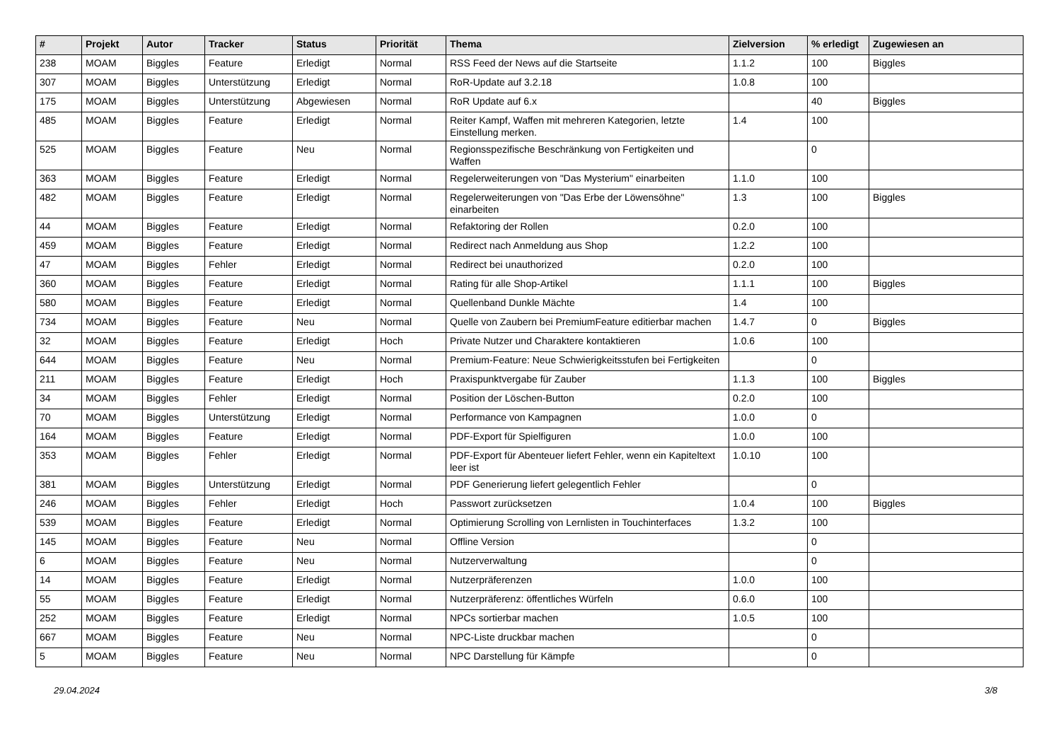| # | Projekt | Autor | Tracker | Status | Priorität | Thema | Zielversion | % erledigt | Zugewiesen an |
| --- | --- | --- | --- | --- | --- | --- | --- | --- | --- |
| 238 | MOAM | Biggles | Feature | Erledigt | Normal | RSS Feed der News auf die Startseite | 1.1.2 | 100 | Biggles |
| 307 | MOAM | Biggles | Unterstützung | Erledigt | Normal | RoR-Update auf 3.2.18 | 1.0.8 | 100 | |
| 175 | MOAM | Biggles | Unterstützung | Abgewiesen | Normal | RoR Update auf 6.x | | 40 | Biggles |
| 485 | MOAM | Biggles | Feature | Erledigt | Normal | Reiter Kampf, Waffen mit mehreren Kategorien, letzte Einstellung merken. | 1.4 | 100 | |
| 525 | MOAM | Biggles | Feature | Neu | Normal | Regionsspezifische Beschränkung von Fertigkeiten und Waffen | | 0 | |
| 363 | MOAM | Biggles | Feature | Erledigt | Normal | Regelerweiterungen von "Das Mysterium" einarbeiten | 1.1.0 | 100 | |
| 482 | MOAM | Biggles | Feature | Erledigt | Normal | Regelerweiterungen von "Das Erbe der Löwensöhne" einarbeiten | 1.3 | 100 | Biggles |
| 44 | MOAM | Biggles | Feature | Erledigt | Normal | Refaktoring der Rollen | 0.2.0 | 100 | |
| 459 | MOAM | Biggles | Feature | Erledigt | Normal | Redirect nach Anmeldung aus Shop | 1.2.2 | 100 | |
| 47 | MOAM | Biggles | Fehler | Erledigt | Normal | Redirect bei unauthorized | 0.2.0 | 100 | |
| 360 | MOAM | Biggles | Feature | Erledigt | Normal | Rating für alle Shop-Artikel | 1.1.1 | 100 | Biggles |
| 580 | MOAM | Biggles | Feature | Erledigt | Normal | Quellenband Dunkle Mächte | 1.4 | 100 | |
| 734 | MOAM | Biggles | Feature | Neu | Normal | Quelle von Zaubern bei PremiumFeature editierbar machen | 1.4.7 | 0 | Biggles |
| 32 | MOAM | Biggles | Feature | Erledigt | Hoch | Private Nutzer und Charaktere kontaktieren | 1.0.6 | 100 | |
| 644 | MOAM | Biggles | Feature | Neu | Normal | Premium-Feature: Neue Schwierigkeitsstufen bei Fertigkeiten | | 0 | |
| 211 | MOAM | Biggles | Feature | Erledigt | Hoch | Praxispunktvergabe für Zauber | 1.1.3 | 100 | Biggles |
| 34 | MOAM | Biggles | Fehler | Erledigt | Normal | Position der Löschen-Button | 0.2.0 | 100 | |
| 70 | MOAM | Biggles | Unterstützung | Erledigt | Normal | Performance von Kampagnen | 1.0.0 | 0 | |
| 164 | MOAM | Biggles | Feature | Erledigt | Normal | PDF-Export für Spielfiguren | 1.0.0 | 100 | |
| 353 | MOAM | Biggles | Fehler | Erledigt | Normal | PDF-Export für Abenteuer liefert Fehler, wenn ein Kapiteltext leer ist | 1.0.10 | 100 | |
| 381 | MOAM | Biggles | Unterstützung | Erledigt | Normal | PDF Generierung liefert gelegentlich Fehler | | 0 | |
| 246 | MOAM | Biggles | Fehler | Erledigt | Hoch | Passwort zurücksetzen | 1.0.4 | 100 | Biggles |
| 539 | MOAM | Biggles | Feature | Erledigt | Normal | Optimierung Scrolling von Lernlisten in Touchinterfaces | 1.3.2 | 100 | |
| 145 | MOAM | Biggles | Feature | Neu | Normal | Offline Version | | 0 | |
| 6 | MOAM | Biggles | Feature | Neu | Normal | Nutzerverwaltung | | 0 | |
| 14 | MOAM | Biggles | Feature | Erledigt | Normal | Nutzerpräferenzen | 1.0.0 | 100 | |
| 55 | MOAM | Biggles | Feature | Erledigt | Normal | Nutzerpräferenz: öffentliches Würfeln | 0.6.0 | 100 | |
| 252 | MOAM | Biggles | Feature | Erledigt | Normal | NPCs sortierbar machen | 1.0.5 | 100 | |
| 667 | MOAM | Biggles | Feature | Neu | Normal | NPC-Liste druckbar machen | | 0 | |
| 5 | MOAM | Biggles | Feature | Neu | Normal | NPC Darstellung für Kämpfe | | 0 | |
29.04.2024 3/8